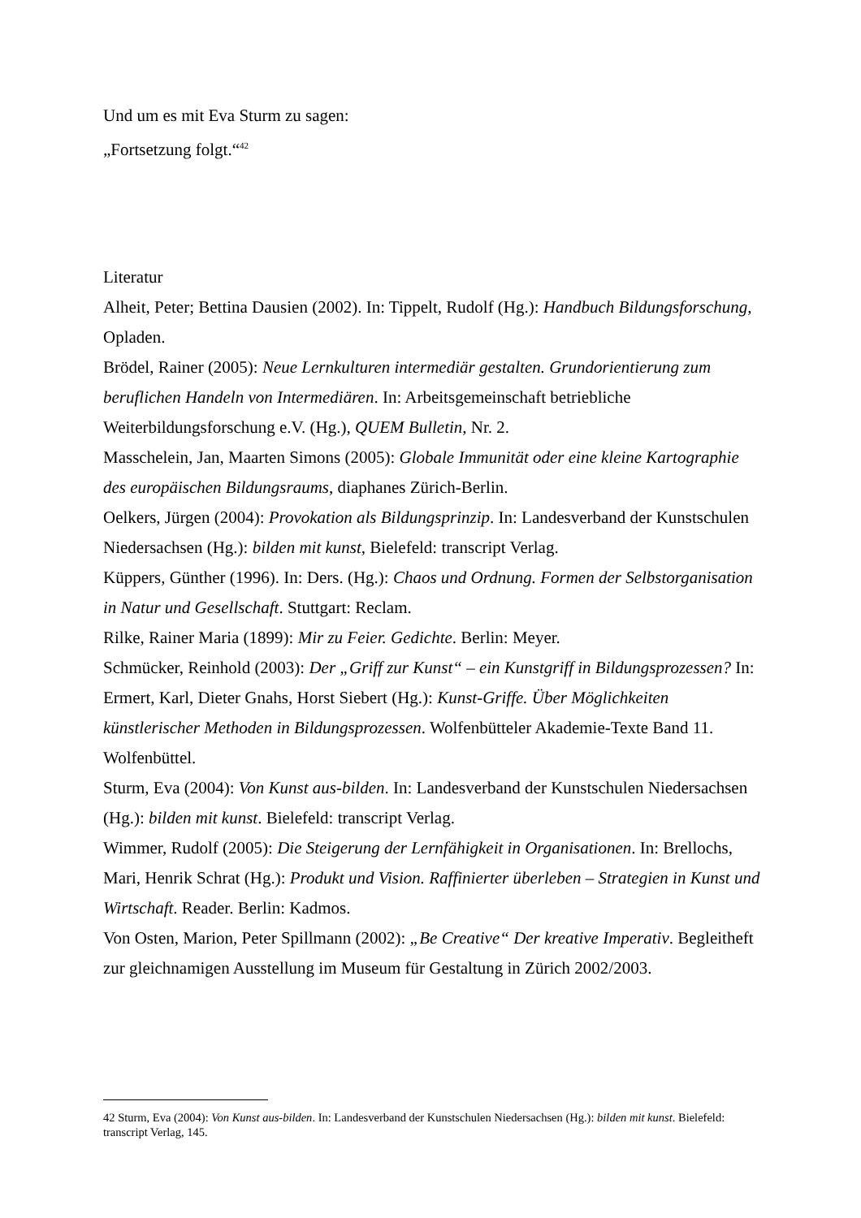Und um es mit Eva Sturm zu sagen:
„Fortsetzung folgt.“<sup>42</sup>
Literatur
Alheit, Peter; Bettina Dausien (2002). In: Tippelt, Rudolf (Hg.): Handbuch Bildungsforschung, Opladen.
Brödel, Rainer (2005): Neue Lernkulturen intermediär gestalten. Grundorientierung zum beruflichen Handeln von Intermediären. In: Arbeitsgemeinschaft betriebliche Weiterbildungsforschung e.V. (Hg.), QUEM Bulletin, Nr. 2.
Masschelein, Jan, Maarten Simons (2005): Globale Immunität oder eine kleine Kartographie des europäischen Bildungsraums, diaphanes Zürich-Berlin.
Oelkers, Jürgen (2004): Provokation als Bildungsprinzip. In: Landesverband der Kunstschulen Niedersachsen (Hg.): bilden mit kunst, Bielefeld: transcript Verlag.
Küppers, Günther (1996). In: Ders. (Hg.): Chaos und Ordnung. Formen der Selbstorganisation in Natur und Gesellschaft. Stuttgart: Reclam.
Rilke, Rainer Maria (1899): Mir zu Feier. Gedichte. Berlin: Meyer.
Schmücker, Reinhold (2003): Der „Griff zur Kunst“ – ein Kunstgriff in Bildungsprozessen? In: Ermert, Karl, Dieter Gnahs, Horst Siebert (Hg.): Kunst-Griffe. Über Möglichkeiten künstlerischer Methoden in Bildungsprozessen. Wolfenbütteler Akademie-Texte Band 11. Wolfenbüttel.
Sturm, Eva (2004): Von Kunst aus-bilden. In: Landesverband der Kunstschulen Niedersachsen (Hg.): bilden mit kunst. Bielefeld: transcript Verlag.
Wimmer, Rudolf (2005): Die Steigerung der Lernfähigkeit in Organisationen. In: Brellochs, Mari, Henrik Schrat (Hg.): Produkt und Vision. Raffinierter überleben – Strategien in Kunst und Wirtschaft. Reader. Berlin: Kadmos.
Von Osten, Marion, Peter Spillmann (2002): „Be Creative“ Der kreative Imperativ. Begleitheft zur gleichnamigen Ausstellung im Museum für Gestaltung in Zürich 2002/2003.
42 Sturm, Eva (2004): Von Kunst aus-bilden. In: Landesverband der Kunstschulen Niedersachsen (Hg.): bilden mit kunst. Bielefeld: transcript Verlag, 145.